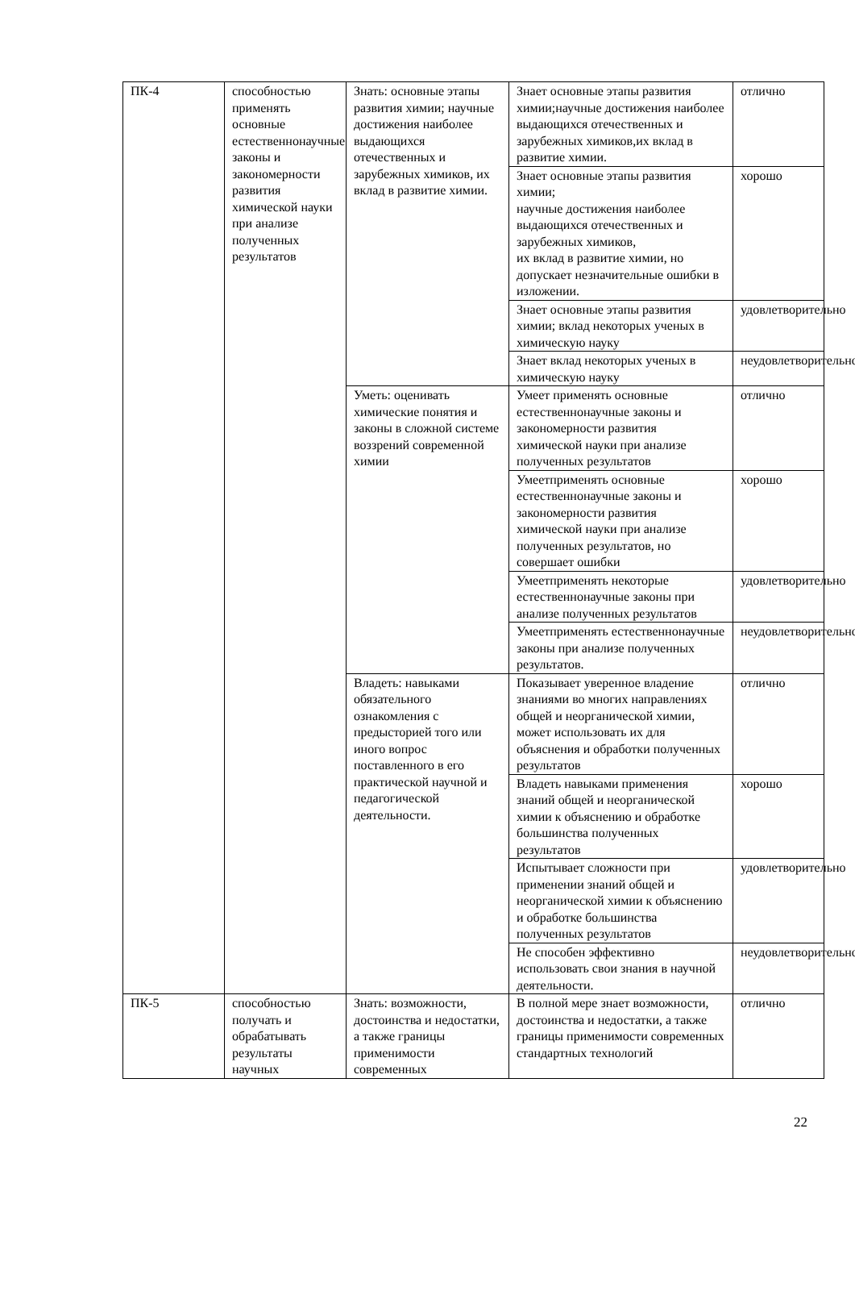| ПК-4 | способностью применять основные естественнонаучные законы и закономерности развития химической науки при анализе полученных результатов | Знать: основные этапы развития химии; научные достижения наиболее выдающихся отечественных и зарубежных химиков, их вклад в развитие химии. | Знает основные этапы развития химии;научные достижения наиболее выдающихся отечественных и зарубежных химиков,их вклад в развитие химии. | отлично |
| | | | Знает основные этапы развития химии; научные достижения наиболее выдающихся отечественных и зарубежных химиков, их вклад в развитие химии, но допускает незначительные ошибки в изложении. | хорошо |
| | | | Знает основные этапы развития химии; вклад некоторых ученых в химическую науку | удовлетворительно |
| | | | Знает вклад некоторых ученых в химическую науку | неудовлетворительно |
| | | Уметь: оценивать химические понятия и законы в сложной системе воззрений современной химии | Умеет применять основные естественнонаучные законы и закономерности развития химической науки при анализе полученных результатов | отлично |
| | | | Умеетприменять основные естественнонаучные законы и закономерности развития химической науки при анализе полученных результатов, но совершает ошибки | хорошо |
| | | | Умеетприменять некоторые естественнонаучные законы при анализе полученных результатов | удовлетворительно |
| | | | Умеетприменять естественнонаучные законы при анализе полученных результатов. | неудовлетворительно |
| | | Владеть: навыками обязательного ознакомления с предысторией того или иного вопрос поставленного в его практической научной и педагогической деятельности. | Показывает уверенное владение знаниями во многих направлениях общей и неорганической химии, может использовать их для объяснения и обработки полученных результатов | отлично |
| | | | Владеть навыками применения знаний общей и неорганической химии к объяснению и обработке большинства полученных результатов | хорошо |
| | | | Испытывает сложности при применении знаний общей и неорганической химии к объяснению и обработке большинства полученных результатов | удовлетворительно |
| | | | Не способен эффективно использовать свои знания в научной деятельности. | неудовлетворительно |
| ПК-5 | способностью получать и обрабатывать результаты научных | Знать: возможности, достоинства и недостатки, а также границы применимости современных | В полной мере знает возможности, достоинства и недостатки, а также границы применимости современных стандартных технологий | отлично |
22